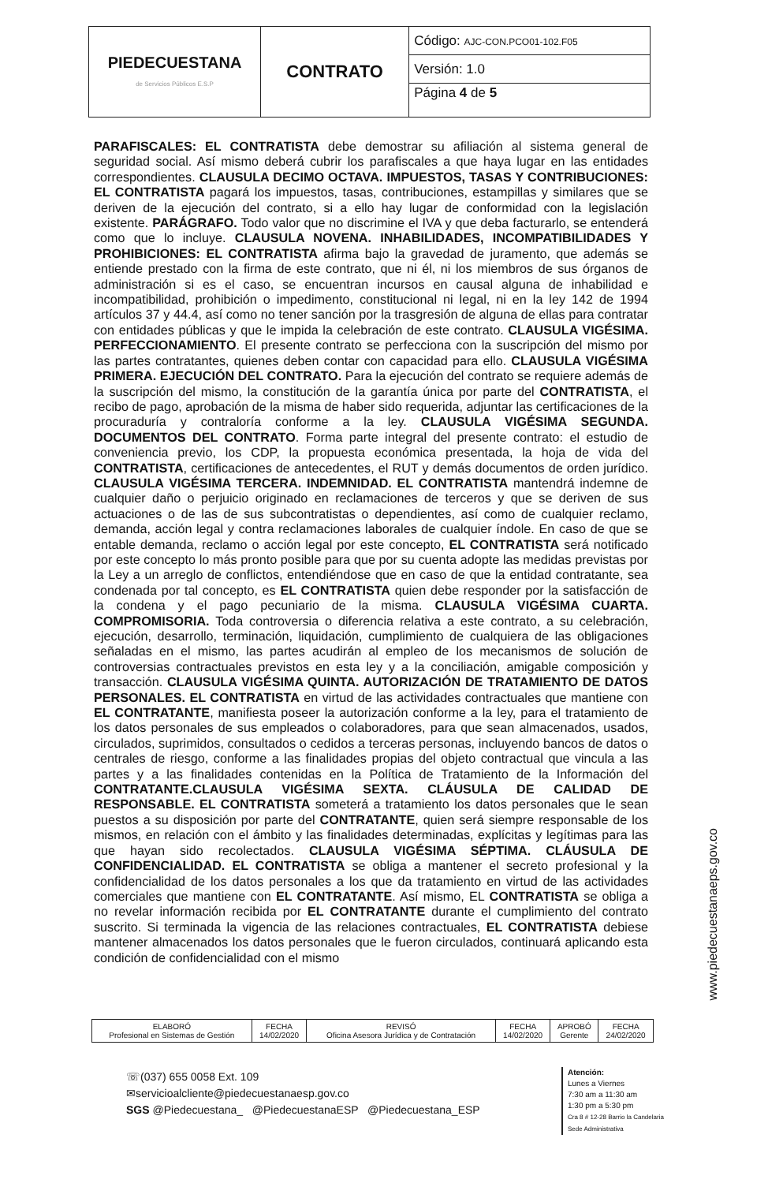| PIEDECUESTANA de Servicios Públicos E.S.P | CONTRATO | Código: AJC-CON.PCO01-102.F05 |
| | | Versión: 1.0 |
| | | Página 4 de 5 |
PARAFISCALES: EL CONTRATISTA debe demostrar su afiliación al sistema general de seguridad social. Así mismo deberá cubrir los parafiscales a que haya lugar en las entidades correspondientes. CLAUSULA DECIMO OCTAVA. IMPUESTOS, TASAS Y CONTRIBUCIONES: EL CONTRATISTA pagará los impuestos, tasas, contribuciones, estampillas y similares que se deriven de la ejecución del contrato, si a ello hay lugar de conformidad con la legislación existente. PARÁGRAFO. Todo valor que no discrimine el IVA y que deba facturarlo, se entenderá como que lo incluye. CLAUSULA NOVENA. INHABILIDADES, INCOMPATIBILIDADES Y PROHIBICIONES: EL CONTRATISTA afirma bajo la gravedad de juramento, que además se entiende prestado con la firma de este contrato, que ni él, ni los miembros de sus órganos de administración si es el caso, se encuentran incursos en causal alguna de inhabilidad e incompatibilidad, prohibición o impedimento, constitucional ni legal, ni en la ley 142 de 1994 artículos 37 y 44.4, así como no tener sanción por la trasgresión de alguna de ellas para contratar con entidades públicas y que le impida la celebración de este contrato. CLAUSULA VIGÉSIMA. PERFECCIONAMIENTO. El presente contrato se perfecciona con la suscripción del mismo por las partes contratantes, quienes deben contar con capacidad para ello. CLAUSULA VIGÉSIMA PRIMERA. EJECUCIÓN DEL CONTRATO. Para la ejecución del contrato se requiere además de la suscripción del mismo, la constitución de la garantía única por parte del CONTRATISTA, el recibo de pago, aprobación de la misma de haber sido requerida, adjuntar las certificaciones de la procuraduría y contraloría conforme a la ley. CLAUSULA VIGÉSIMA SEGUNDA. DOCUMENTOS DEL CONTRATO. Forma parte integral del presente contrato: el estudio de conveniencia previo, los CDP, la propuesta económica presentada, la hoja de vida del CONTRATISTA, certificaciones de antecedentes, el RUT y demás documentos de orden jurídico. CLAUSULA VIGÉSIMA TERCERA. INDEMNIDAD. EL CONTRATISTA mantendrá indemne de cualquier daño o perjuicio originado en reclamaciones de terceros y que se deriven de sus actuaciones o de las de sus subcontratistas o dependientes, así como de cualquier reclamo, demanda, acción legal y contra reclamaciones laborales de cualquier índole. En caso de que se entable demanda, reclamo o acción legal por este concepto, EL CONTRATISTA será notificado por este concepto lo más pronto posible para que por su cuenta adopte las medidas previstas por la Ley a un arreglo de conflictos, entendiéndose que en caso de que la entidad contratante, sea condenada por tal concepto, es EL CONTRATISTA quien debe responder por la satisfacción de la condena y el pago pecuniario de la misma. CLAUSULA VIGÉSIMA CUARTA. COMPROMISORIA. Toda controversia o diferencia relativa a este contrato, a su celebración, ejecución, desarrollo, terminación, liquidación, cumplimiento de cualquiera de las obligaciones señaladas en el mismo, las partes acudirán al empleo de los mecanismos de solución de controversias contractuales previstos en esta ley y a la conciliación, amigable composición y transacción. CLAUSULA VIGÉSIMA QUINTA. AUTORIZACIÓN DE TRATAMIENTO DE DATOS PERSONALES. EL CONTRATISTA en virtud de las actividades contractuales que mantiene con EL CONTRATANTE, manifiesta poseer la autorización conforme a la ley, para el tratamiento de los datos personales de sus empleados o colaboradores, para que sean almacenados, usados, circulados, suprimidos, consultados o cedidos a terceras personas, incluyendo bancos de datos o centrales de riesgo, conforme a las finalidades propias del objeto contractual que vincula a las partes y a las finalidades contenidas en la Política de Tratamiento de la Información del CONTRATANTE.CLAUSULA VIGÉSIMA SEXTA. CLÁUSULA DE CALIDAD DE RESPONSABLE. EL CONTRATISTA someterá a tratamiento los datos personales que le sean puestos a su disposición por parte del CONTRATANTE, quien será siempre responsable de los mismos, en relación con el ámbito y las finalidades determinadas, explícitas y legítimas para las que hayan sido recolectados. CLAUSULA VIGÉSIMA SÉPTIMA. CLÁUSULA DE CONFIDENCIALIDAD. EL CONTRATISTA se obliga a mantener el secreto profesional y la confidencialidad de los datos personales a los que da tratamiento en virtud de las actividades comerciales que mantiene con EL CONTRATANTE. Así mismo, EL CONTRATISTA se obliga a no revelar información recibida por EL CONTRATANTE durante el cumplimiento del contrato suscrito. Si terminada la vigencia de las relaciones contractuales, EL CONTRATISTA debiese mantener almacenados los datos personales que le fueron circulados, continuará aplicando esta condición de confidencialidad con el mismo
www.piedecuestanaeps.gov.co
| ELABORÓ Profesional en Sistemas de Gestión | FECHA 14/02/2020 | REVISÓ Oficina Asesora Jurídica y de Contratación | FECHA 14/02/2020 | APROBÓ Gerente | FECHA 24/02/2020 |
☏(037) 655 0058 Ext. 109
✉servicioalcliente@piedecuestanaesp.gov.co
SGS @Piedecuestana_ @PiedecuestanaESP @Piedecuestana_ESP
Atención:
Lunes a Viernes
7:30 am a 11:30 am
1:30 pm a 5:30 pm
Cra 8 # 12-28 Barrio la Candelaria
Sede Administrativa